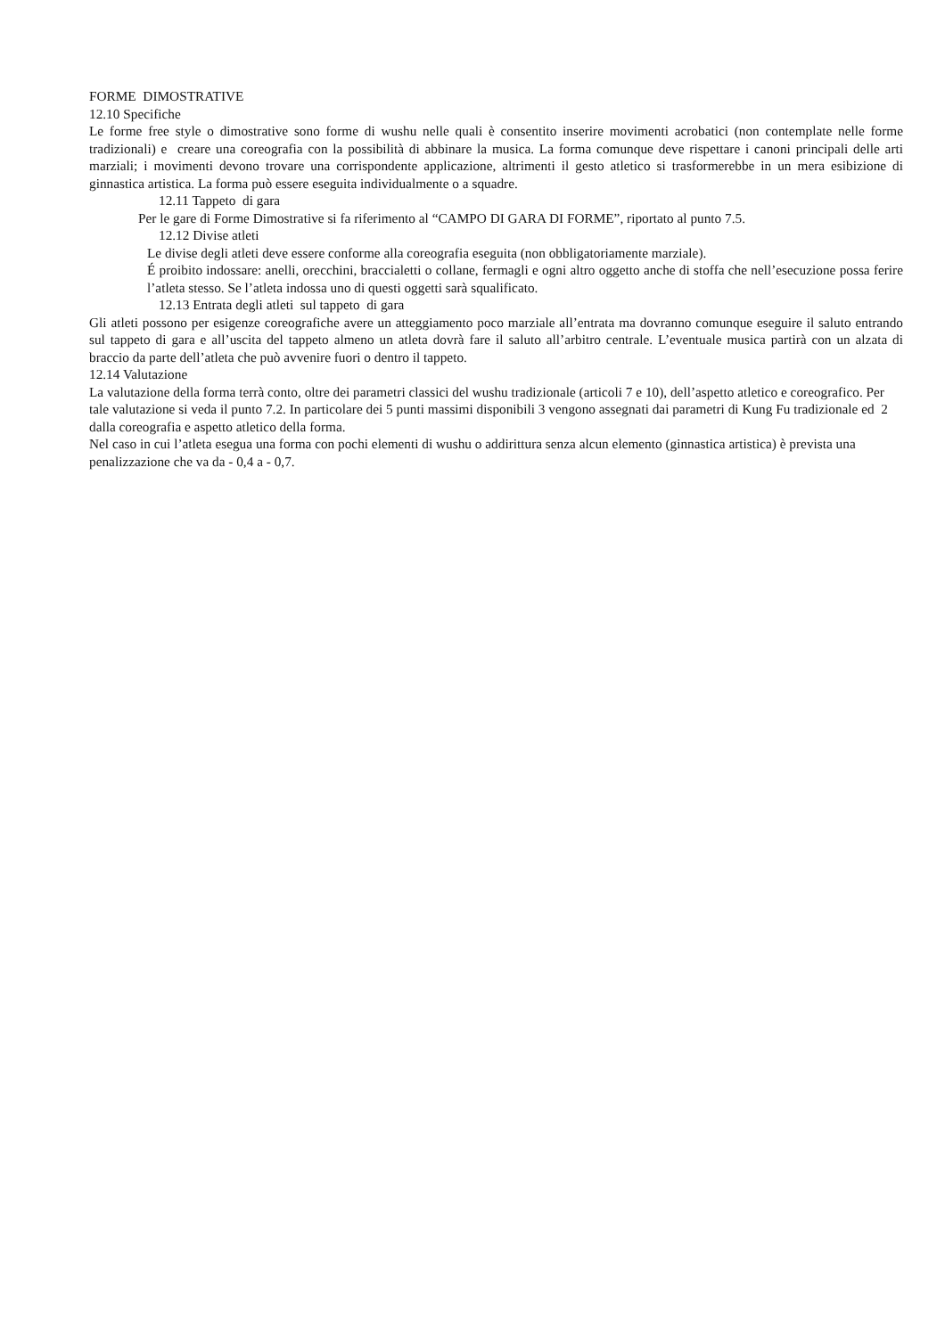FORME DIMOSTRATIVE
12.10 Specifiche
Le forme free style o dimostrative sono forme di wushu nelle quali è consentito inserire movimenti acrobatici (non contemplate nelle forme tradizionali) e creare una coreografia con la possibilità di abbinare la musica. La forma comunque deve rispettare i canoni principali delle arti marziali; i movimenti devono trovare una corrispondente applicazione, altrimenti il gesto atletico si trasformerebbe in un mera esibizione di ginnastica artistica. La forma può essere eseguita individualmente o a squadre.
12.11 Tappeto di gara
Per le gare di Forme Dimostrative si fa riferimento al “CAMPO DI GARA DI FORME”, riportato al punto 7.5.
12.12 Divise atleti
Le divise degli atleti deve essere conforme alla coreografia eseguita (non obbligatoriamente marziale).
É proibito indossare: anelli, orecchini, braccialetti o collane, fermagli e ogni altro oggetto anche di stoffa che nell’esecuzione possa ferire l’atleta stesso. Se l’atleta indossa uno di questi oggetti sarà squalificato.
12.13 Entrata degli atleti sul tappeto di gara
Gli atleti possono per esigenze coreografiche avere un atteggiamento poco marziale all’entrata ma dovranno comunque eseguire il saluto entrando sul tappeto di gara e all’uscita del tappeto almeno un atleta dovrà fare il saluto all’arbitro centrale. L’eventuale musica partirà con un alzata di braccio da parte dell’atleta che può avvenire fuori o dentro il tappeto.
12.14 Valutazione
La valutazione della forma terrà conto, oltre dei parametri classici del wushu tradizionale (articoli 7 e 10), dell’aspetto atletico e coreografico. Per tale valutazione si veda il punto 7.2. In particolare dei 5 punti massimi disponibili 3 vengono assegnati dai parametri di Kung Fu tradizionale ed 2 dalla coreografia e aspetto atletico della forma.
Nel caso in cui l’atleta esegua una forma con pochi elementi di wushu o addirittura senza alcun elemento (ginnastica artistica) è prevista una penalizzazione che va da - 0,4 a - 0,7.